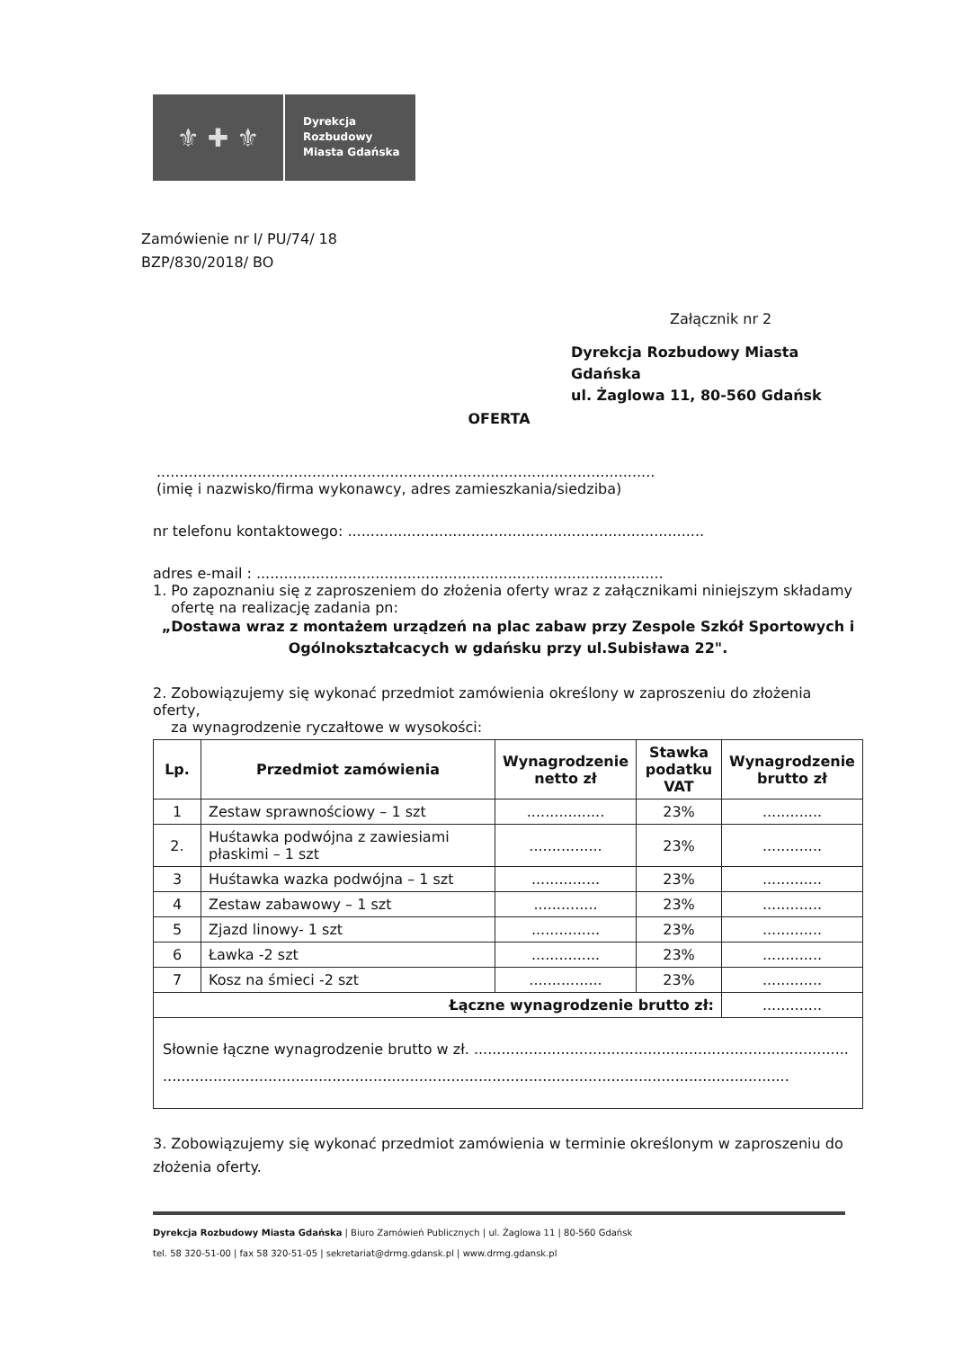⚜ ✚ ⚜
Dyrekcja
Rozbudowy
Miasta Gdańska
Zamówienie nr I/ PU/74/ 18
BZP/830/2018/ BO
Załącznik nr 2
Dyrekcja Rozbudowy Miasta Gdańska
ul. Żaglowa 11, 80-560 Gdańsk
OFERTA
.............................................................................................................
(imię i nazwisko/firma wykonawcy, adres zamieszkania/siedziba)
nr telefonu kontaktowego: ..............................................................................
adres e-mail : .........................................................................................
1. Po zapoznaniu się z zaproszeniem do złożenia oferty wraz z załącznikami niniejszym składamy
ofertę na realizację zadania pn:
„Dostawa wraz z montażem urządzeń na plac zabaw przy Zespole Szkół Sportowych i Ogólnokształcacych w gdańsku przy ul.Subisława 22".
2. Zobowiązujemy się wykonać przedmiot zamówienia określony w zaproszeniu do złożenia oferty,
za wynagrodzenie ryczałtowe w wysokości:
| Lp. | Przedmiot zamówienia | Wynagrodzenie netto zł | Stawka podatku VAT | Wynagrodzenie brutto zł |
| --- | --- | --- | --- | --- |
| 1 | Zestaw sprawnościowy – 1 szt | ................. | 23% | ............. |
| 2. | Huśtawka podwójna z zawiesiami płaskimi – 1 szt | ................ | 23% | ............. |
| 3 | Huśtawka wazka podwójna – 1 szt | ............... | 23% | ............. |
| 4 | Zestaw zabawowy – 1 szt | .............. | 23% | ............. |
| 5 | Zjazd linowy- 1 szt | ............... | 23% | ............. |
| 6 | Ławka -2 szt | ............... | 23% | ............. |
| 7 | Kosz na śmieci -2 szt | ................ | 23% | ............. |
| Łączne wynagrodzenie brutto zł: | | | | ............. |
| Słownie łączne wynagrodzenie brutto w zł. .................................................................................. ......................................................................................................................................... | | | | |
3. Zobowiązujemy się wykonać przedmiot zamówienia w terminie określonym w zaproszeniu do złożenia oferty.
Dyrekcja Rozbudowy Miasta Gdańska | Biuro Zamówień Publicznych | ul. Żaglowa 11 | 80-560 Gdańsk
tel. 58 320-51-00 | fax 58 320-51-05 | sekretariat@drmg.gdansk.pl | www.drmg.gdansk.pl